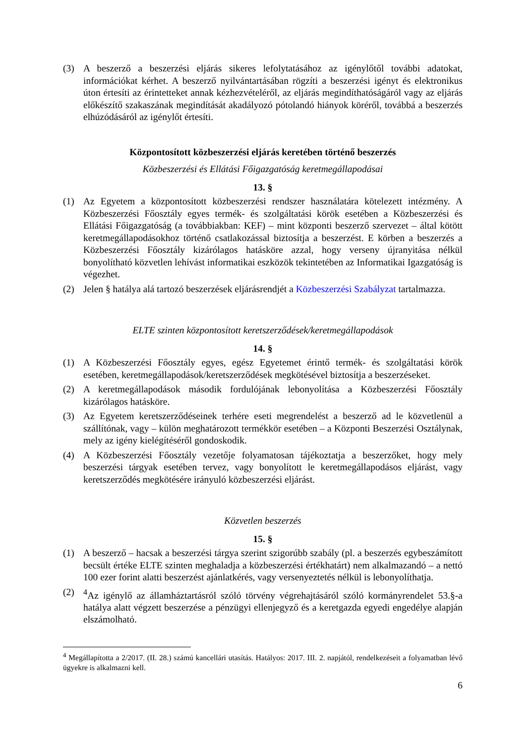(3) A beszerző a beszerzési eljárás sikeres lefolytatásához az igénylőtől további adatokat, információkat kérhet. A beszerző nyilvántartásában rögzíti a beszerzési igényt és elektronikus úton értesíti az érintetteket annak kézhezvételéről, az eljárás megindíthatóságáról vagy az eljárás előkészítő szakaszának megindítását akadályozó pótolandó hiányok köréről, továbbá a beszerzés elhúzódásáról az igénylőt értesíti.
Központosított közbeszerzési eljárás keretében történő beszerzés
Közbeszerzési és Ellátási Főigazgatóság keretmegállapodásai
13. §
(1) Az Egyetem a központosított közbeszerzési rendszer használatára kötelezett intézmény. A Közbeszerzési Főosztály egyes termék- és szolgáltatási körök esetében a Közbeszerzési és Ellátási Főigazgatóság (a továbbiakban: KEF) – mint központi beszerző szervezet – által kötött keretmegállapodásokhoz történő csatlakozással biztosítja a beszerzést. E körben a beszerzés a Közbeszerzési Főosztály kizárólagos hatásköre azzal, hogy verseny újranyitása nélkül bonyolítható közvetlen lehívást informatikai eszközök tekintetében az Informatikai Igazgatóság is végezhet.
(2) Jelen § hatálya alá tartozó beszerzések eljárásrendjét a Közbeszerzési Szabályzat tartalmazza.
ELTE szinten központosított keretszerződések/keretmegállapodások
14. §
(1) A Közbeszerzési Főosztály egyes, egész Egyetemet érintő termék- és szolgáltatási körök esetében, keretmegállapodások/keretszerződések megkötésével biztosítja a beszerzéseket.
(2) A keretmegállapodások második fordulójának lebonyolítása a Közbeszerzési Főosztály kizárólagos hatásköre.
(3) Az Egyetem keretszerződéseinek terhére eseti megrendelést a beszerző ad le közvetlenül a szállítónak, vagy – külön meghatározott termékkör esetében – a Központi Beszerzési Osztálynak, mely az igény kielégítéséről gondoskodik.
(4) A Közbeszerzési Főosztály vezetője folyamatosan tájékoztatja a beszerzőket, hogy mely beszerzési tárgyak esetében tervez, vagy bonyolított le keretmegállapodásos eljárást, vagy keretszerződés megkötésére irányuló közbeszerzési eljárást.
Közvetlen beszerzés
15. §
(1) A beszerző – hacsak a beszerzési tárgya szerint szigorúbb szabály (pl. a beszerzés egybeszámított becsült értéke ELTE szinten meghaladja a közbeszerzési értékhatárt) nem alkalmazandó – a nettó 100 ezer forint alatti beszerzést ajánlatkérés, vagy versenyeztetés nélkül is lebonyolíthatja.
(2) <sup>4</sup> Az igénylő az államháztartásról szóló törvény végrehajtásáról szóló kormányrendelet 53.§-a hatálya alatt végzett beszerzése a pénzügyi ellenjegyző és a keretgazda egyedi engedélye alapján elszámolható.
<sup>4</sup> Megállapította a 2/2017. (II. 28.) számú kancellári utasítás. Hatályos: 2017. III. 2. napjától, rendelkezéseit a folyamatban lévő ügyekre is alkalmazni kell.
6